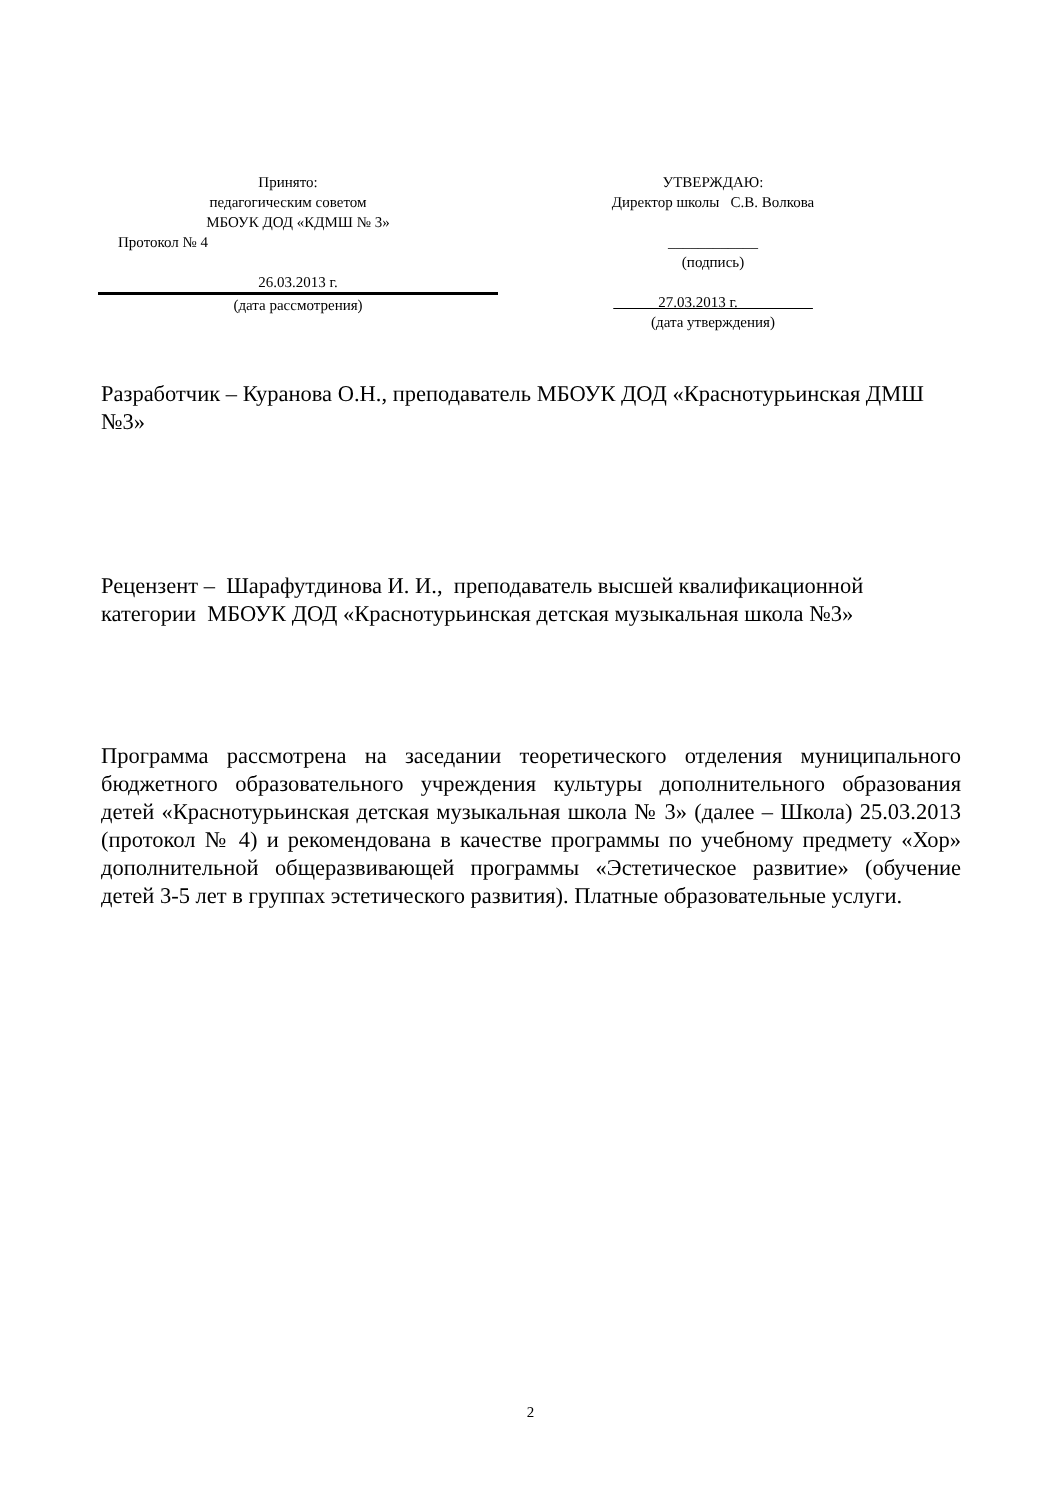Принято:
педагогическим советом
МБОУК ДОД «КДМШ № 3»
Протокол № 4
26.03.2013 г.
(дата рассмотрения)
УТВЕРЖДАЮ:
Директор школы С.В. Волкова
____________
(подпись)
27.03.2013 г.__________
(дата утверждения)
Разработчик – Куранова О.Н., преподаватель МБОУК ДОД «Краснотурьинская ДМШ №3»
Рецензент – Шарафутдинова И. И., преподаватель высшей квалификационной категории МБОУК ДОД «Краснотурьинская детская музыкальная школа №3»
Программа рассмотрена на заседании теоретического отделения муниципального бюджетного образовательного учреждения культуры дополнительного образования детей «Краснотурьинская детская музыкальная школа № 3» (далее – Школа) 25.03.2013 (протокол № 4) и рекомендована в качестве программы по учебному предмету «Хор» дополнительной общеразвивающей программы «Эстетическое развитие» (обучение детей 3-5 лет в группах эстетического развития). Платные образовательные услуги.
2